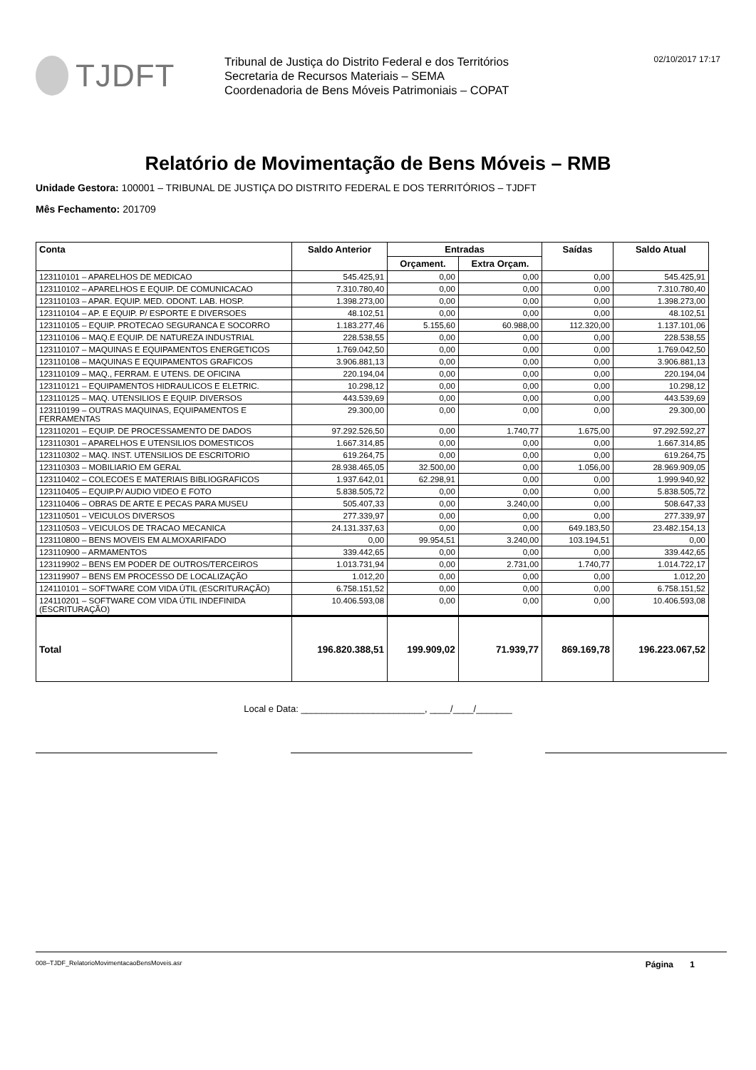TJDFT
Tribunal de Justiça do Distrito Federal e dos Territórios
Secretaria de Recursos Materiais – SEMA
Coordenadoria de Bens Móveis Patrimoniais – COPAT
02/10/2017 17:17
Relatório de Movimentação de Bens Móveis – RMB
Unidade Gestora: 100001 – TRIBUNAL DE JUSTIÇA DO DISTRITO FEDERAL E DOS TERRITÓRIOS – TJDFT
Mês Fechamento: 201709
| Conta | Saldo Anterior | Entradas | | Saídas | Saldo Atual |
| --- | --- | --- | --- | --- | --- |
| | | Orçament. | Extra Orçam. | | |
| 123110101 – APARELHOS DE MEDICAO | 545.425,91 | 0,00 | 0,00 | 0,00 | 545.425,91 |
| 123110102 – APARELHOS E EQUIP. DE COMUNICACAO | 7.310.780,40 | 0,00 | 0,00 | 0,00 | 7.310.780,40 |
| 123110103 – APAR. EQUIP. MED. ODONT. LAB. HOSP. | 1.398.273,00 | 0,00 | 0,00 | 0,00 | 1.398.273,00 |
| 123110104 – AP. E EQUIP. P/ ESPORTE E DIVERSOES | 48.102,51 | 0,00 | 0,00 | 0,00 | 48.102,51 |
| 123110105 – EQUIP. PROTECAO SEGURANCA E SOCORRO | 1.183.277,46 | 5.155,60 | 60.988,00 | 112.320,00 | 1.137.101,06 |
| 123110106 – MAQ.E EQUIP. DE NATUREZA INDUSTRIAL | 228.538,55 | 0,00 | 0,00 | 0,00 | 228.538,55 |
| 123110107 – MAQUINAS E EQUIPAMENTOS ENERGETICOS | 1.769.042,50 | 0,00 | 0,00 | 0,00 | 1.769.042,50 |
| 123110108 – MAQUINAS E EQUIPAMENTOS GRAFICOS | 3.906.881,13 | 0,00 | 0,00 | 0,00 | 3.906.881,13 |
| 123110109 – MAQ., FERRAM. E UTENS. DE OFICINA | 220.194,04 | 0,00 | 0,00 | 0,00 | 220.194,04 |
| 123110121 – EQUIPAMENTOS HIDRAULICOS E ELETRIC. | 10.298,12 | 0,00 | 0,00 | 0,00 | 10.298,12 |
| 123110125 – MAQ. UTENSILIOS E EQUIP. DIVERSOS | 443.539,69 | 0,00 | 0,00 | 0,00 | 443.539,69 |
| 123110199 – OUTRAS MAQUINAS, EQUIPAMENTOS E FERRAMENTAS | 29.300,00 | 0,00 | 0,00 | 0,00 | 29.300,00 |
| 123110201 – EQUIP. DE PROCESSAMENTO DE DADOS | 97.292.526,50 | 0,00 | 1.740,77 | 1.675,00 | 97.292.592,27 |
| 123110301 – APARELHOS E UTENSILIOS DOMESTICOS | 1.667.314,85 | 0,00 | 0,00 | 0,00 | 1.667.314,85 |
| 123110302 – MAQ. INST. UTENSILIOS DE ESCRITORIO | 619.264,75 | 0,00 | 0,00 | 0,00 | 619.264,75 |
| 123110303 – MOBILIARIO EM GERAL | 28.938.465,05 | 32.500,00 | 0,00 | 1.056,00 | 28.969.909,05 |
| 123110402 – COLECOES E MATERIAIS BIBLIOGRAFICOS | 1.937.642,01 | 62.298,91 | 0,00 | 0,00 | 1.999.940,92 |
| 123110405 – EQUIP.P/ AUDIO VIDEO E FOTO | 5.838.505,72 | 0,00 | 0,00 | 0,00 | 5.838.505,72 |
| 123110406 – OBRAS DE ARTE E PECAS PARA MUSEU | 505.407,33 | 0,00 | 3.240,00 | 0,00 | 508.647,33 |
| 123110501 – VEICULOS DIVERSOS | 277.339,97 | 0,00 | 0,00 | 0,00 | 277.339,97 |
| 123110503 – VEICULOS DE TRACAO MECANICA | 24.131.337,63 | 0,00 | 0,00 | 649.183,50 | 23.482.154,13 |
| 123110800 – BENS MOVEIS EM ALMOXARIFADO | 0,00 | 99.954,51 | 3.240,00 | 103.194,51 | 0,00 |
| 123110900 – ARMAMENTOS | 339.442,65 | 0,00 | 0,00 | 0,00 | 339.442,65 |
| 123119902 – BENS EM PODER DE OUTROS/TERCEIROS | 1.013.731,94 | 0,00 | 2.731,00 | 1.740,77 | 1.014.722,17 |
| 123119907 – BENS EM PROCESSO DE LOCALIZAÇÃO | 1.012,20 | 0,00 | 0,00 | 0,00 | 1.012,20 |
| 124110101 – SOFTWARE COM VIDA ÚTIL (ESCRITURAÇÃO) | 6.758.151,52 | 0,00 | 0,00 | 0,00 | 6.758.151,52 |
| 124110201 – SOFTWARE COM VIDA ÚTIL INDEFINIDA (ESCRITURAÇÃO) | 10.406.593,08 | 0,00 | 0,00 | 0,00 | 10.406.593,08 |
| Total | 196.820.388,51 | 199.909,02 | 71.939,77 | 869.169,78 | 196.223.067,52 |
Local e Data: ________________________, ____/____/_______
008–TJDF_RelatorioMovimentacaoBensMoveis.asr Página 1